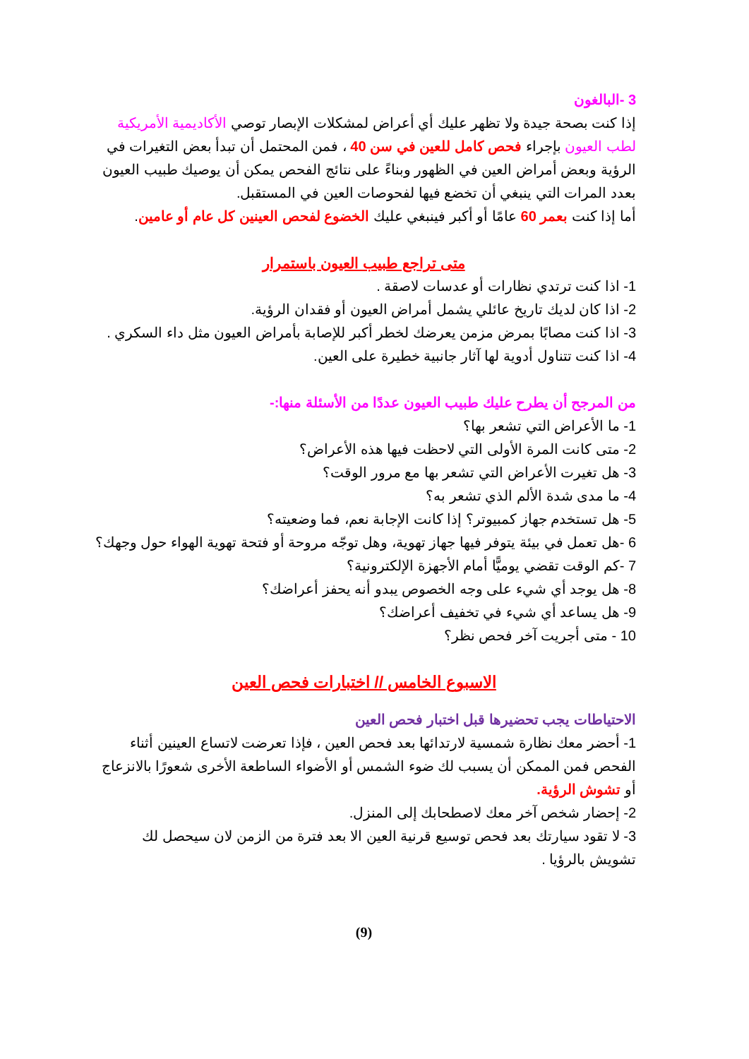3 -البالغون
إذا كنت بصحة جيدة ولا تظهر عليك أي أعراض لمشكلات الإبصار توصي الأكاديمية الأمريكية لطب العيون بإجراء فحص كامل للعين في سن 40 ، فمن المحتمل أن تبدأ بعض التغيرات في الرؤية وبعض أمراض العين في الظهور وبناءً على نتائج الفحص يمكن أن يوصيك طبيب العيون بعدد المرات التي ينبغي أن تخضع فيها لفحوصات العين في المستقبل.
أما إذا كنت بعمر 60 عامًا أو أكبر فينبغي عليك الخضوع لفحص العينين كل عام أو عامين.
متى تراجع طبيب العيون باستمرار
1- اذا كنت ترتدي نظارات أو عدسات لاصقة .
2- اذا كان لديك تاريخ عائلي يشمل أمراض العيون أو فقدان الرؤية.
3- اذا كنت مصابًا بمرض مزمن يعرضك لخطر أكبر للإصابة بأمراض العيون مثل داء السكري .
4- اذا كنت تتناول أدوية لها آثار جانبية خطيرة على العين.
من المرجح أن يطرح عليك طبيب العيون عددًا من الأسئلة منها:-
1- ما الأعراض التي تشعر بها؟
2- متى كانت المرة الأولى التي لاحظت فيها هذه الأعراض؟
3- هل تغيرت الأعراض التي تشعر بها مع مرور الوقت؟
4- ما مدى شدة الألم الذي تشعر به؟
5- هل تستخدم جهاز كمبيوتر؟ إذا كانت الإجابة نعم، فما وضعيته؟
6 -هل تعمل في بيئة يتوفر فيها جهاز تهوية، وهل توجّه مروحة أو فتحة تهوية الهواء حول وجهك؟
7 -كم الوقت تقضي يوميًّا أمام الأجهزة الإلكترونية؟
8- هل يوجد أي شيء على وجه الخصوص يبدو أنه يحفز أعراضك؟
9- هل يساعد أي شيء في تخفيف أعراضك؟
10 - متى أجريت آخر فحص نظر؟
الاسبوع الخامس // اختبارات فحص العين
الاحتياطات يجب تحضيرها قبل اختبار فحص العين
1- أحضر معك نظارة شمسية لارتدائها بعد فحص العين ، فإذا تعرضت لاتساع العينين أثناء الفحص فمن الممكن أن يسبب لك ضوء الشمس أو الأضواء الساطعة الأخرى شعورًا بالانزعاج أو تشوش الرؤية.
2- إحضار شخص آخر معك لاصطحابك إلى المنزل.
3- لا تقود سيارتك بعد فحص توسيع قرنية العين الا بعد فترة من الزمن لان سيحصل لك تشويش بالرؤيا .
(9)